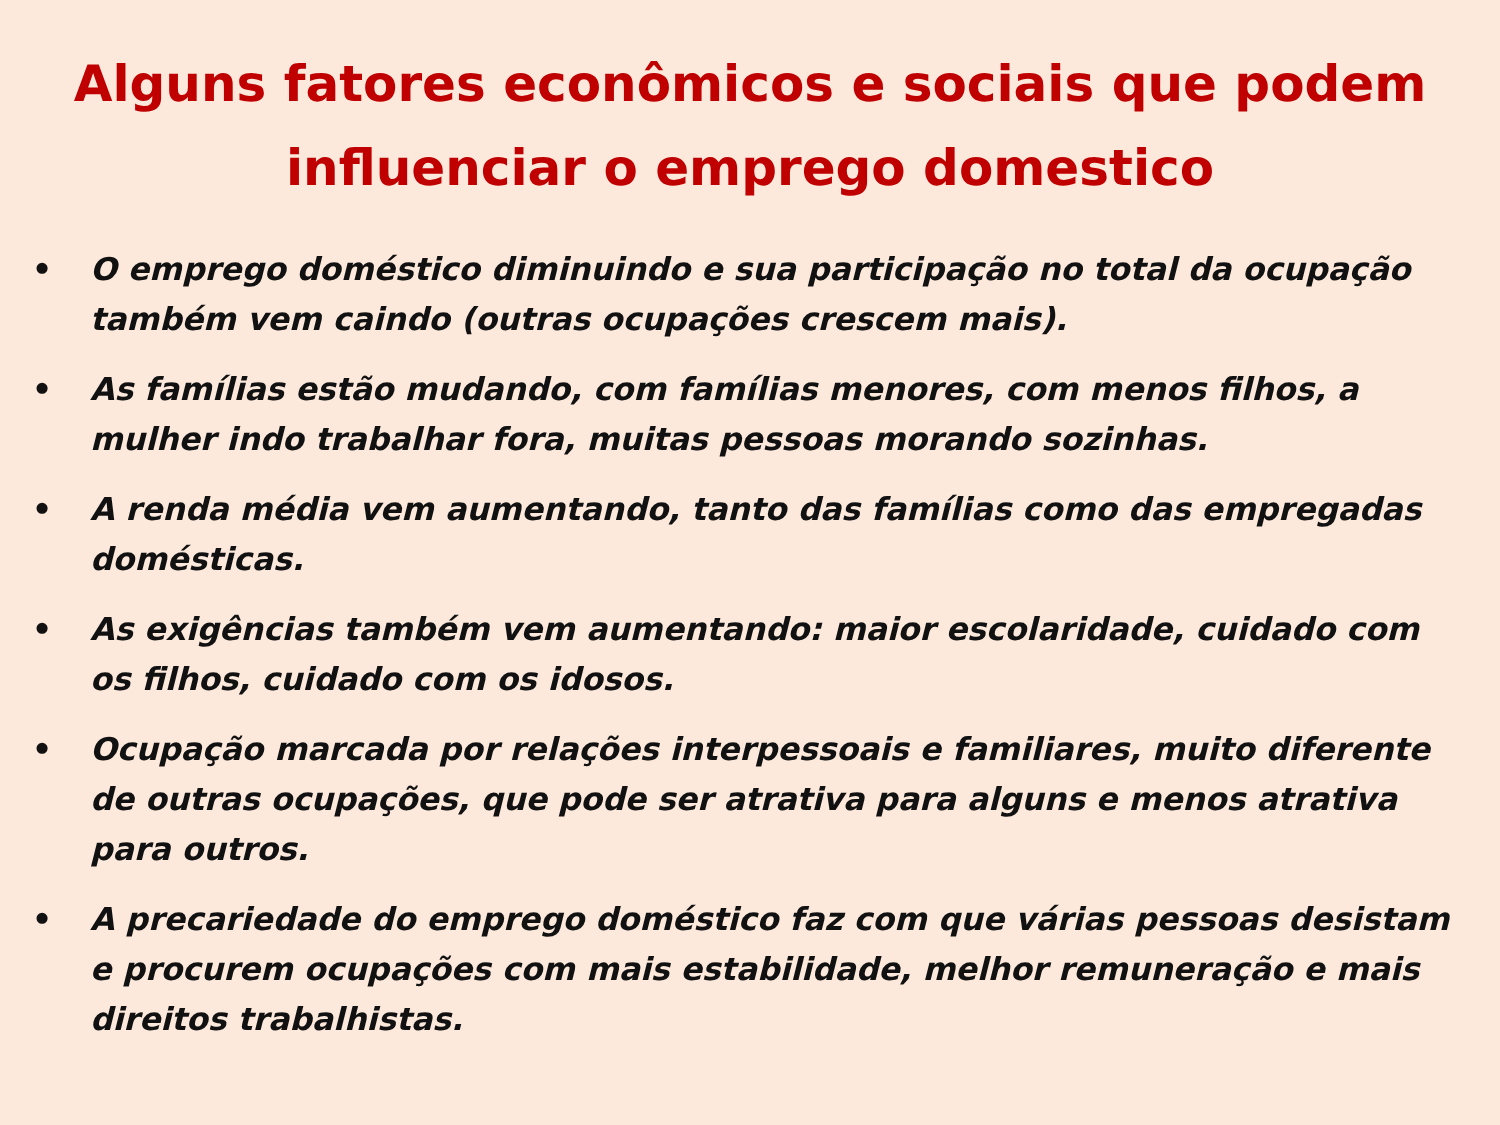Alguns fatores econômicos e sociais que podem influenciar o emprego domestico
• O emprego doméstico diminuindo e sua participação no total da ocupação também vem caindo (outras ocupações crescem mais).
• As famílias estão mudando, com famílias menores, com menos filhos, a mulher indo trabalhar fora, muitas pessoas morando sozinhas.
• A renda média vem aumentando, tanto das famílias como das empregadas domésticas.
• As exigências também vem aumentando: maior escolaridade, cuidado com os filhos, cuidado com os idosos.
• Ocupação marcada por relações interpessoais e familiares, muito diferente de outras ocupações, que pode ser atrativa para alguns e menos atrativa para outros.
• A precariedade do emprego doméstico faz com que várias pessoas desistam e procurem ocupações com mais estabilidade, melhor remuneração e mais direitos trabalhistas.